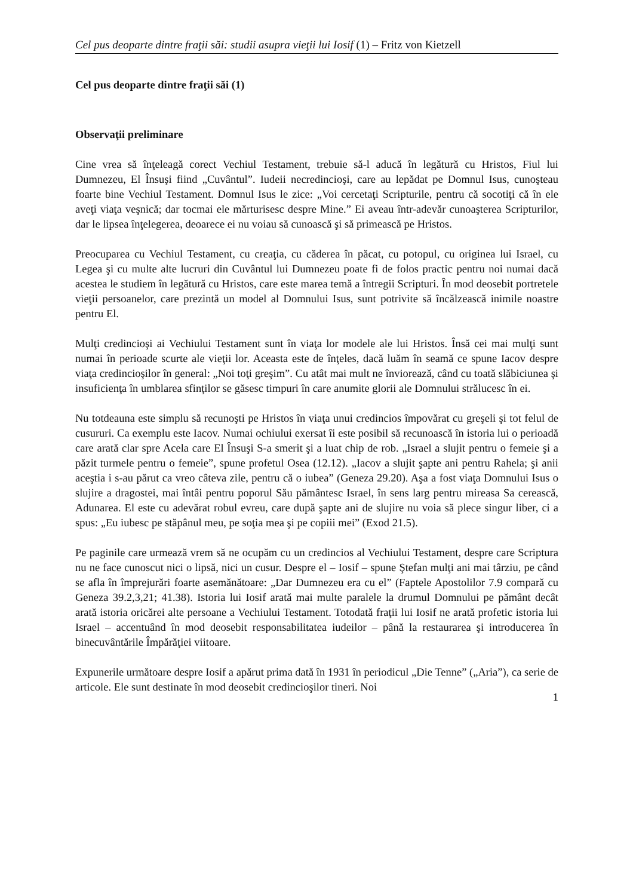Cel pus deoparte dintre fraţii săi: studii asupra vieţii lui Iosif (1) – Fritz von Kietzell
Cel pus deoparte dintre fraţii săi (1)
Observaţii preliminare
Cine vrea să înţeleagă corect Vechiul Testament, trebuie să-l aducă în legătură cu Hristos, Fiul lui Dumnezeu, El Însuşi fiind „Cuvântul”. Iudeii necredincioşi, care au lepădat pe Domnul Isus, cunoşteau foarte bine Vechiul Testament. Domnul Isus le zice: „Voi cercetaţi Scripturile, pentru că socotiţi că în ele aveţi viaţa veşnică; dar tocmai ele mărturisesc despre Mine.” Ei aveau într-adevăr cunoaşterea Scripturilor, dar le lipsea înţelegerea, deoarece ei nu voiau să cunoască şi să primească pe Hristos.
Preocuparea cu Vechiul Testament, cu creaţia, cu căderea în păcat, cu potopul, cu originea lui Israel, cu Legea şi cu multe alte lucruri din Cuvântul lui Dumnezeu poate fi de folos practic pentru noi numai dacă acestea le studiem în legătură cu Hristos, care este marea temă a întregii Scripturi. În mod deosebit portretele vieţii persoanelor, care prezintă un model al Domnului Isus, sunt potrivite să încălzească inimile noastre pentru El.
Mulţi credincioşi ai Vechiului Testament sunt în viaţa lor modele ale lui Hristos. Însă cei mai mulţi sunt numai în perioade scurte ale vieţii lor. Aceasta este de înţeles, dacă luăm în seamă ce spune Iacov despre viaţa credincioşilor în general: „Noi toţi greşim”. Cu atât mai mult ne înviorează, când cu toată slăbiciunea şi insuficienţa în umblarea sfinţilor se găsesc timpuri în care anumite glorii ale Domnului strălucesc în ei.
Nu totdeauna este simplu să recunoşti pe Hristos în viaţa unui credincios împovărat cu greşeli şi tot felul de cusururi. Ca exemplu este Iacov. Numai ochiului exersat îi este posibil să recunoască în istoria lui o perioadă care arată clar spre Acela care El Însuşi S-a smerit şi a luat chip de rob. „Israel a slujit pentru o femeie şi a păzit turmele pentru o femeie”, spune profetul Osea (12.12). „Iacov a slujit şapte ani pentru Rahela; şi anii aceştia i s-au părut ca vreo câteva zile, pentru că o iubea” (Geneza 29.20). Aşa a fost viaţa Domnului Isus o slujire a dragostei, mai întâi pentru poporul Său pământesc Israel, în sens larg pentru mireasa Sa cerească, Adunarea. El este cu adevărat robul evreu, care după şapte ani de slujire nu voia să plece singur liber, ci a spus: „Eu iubesc pe stăpânul meu, pe soţia mea şi pe copiii mei” (Exod 21.5).
Pe paginile care urmează vrem să ne ocupăm cu un credincios al Vechiului Testament, despre care Scriptura nu ne face cunoscut nici o lipsă, nici un cusur. Despre el – Iosif – spune Ştefan mulţi ani mai târziu, pe când se afla în împrejurări foarte asemănătoare: „Dar Dumnezeu era cu el” (Faptele Apostolilor 7.9 compară cu Geneza 39.2,3,21; 41.38). Istoria lui Iosif arată mai multe paralele la drumul Domnului pe pământ decât arată istoria oricărei alte persoane a Vechiului Testament. Totodată fraţii lui Iosif ne arată profetic istoria lui Israel – accentuând în mod deosebit responsabilitatea iudeilor – până la restaurarea şi introducerea în binecuvântările Împărăţiei viitoare.
Expunerile următoare despre Iosif a apărut prima dată în 1931 în periodicul „Die Tenne” („Aria”), ca serie de articole. Ele sunt destinate în mod deosebit credincioşilor tineri. Noi
1